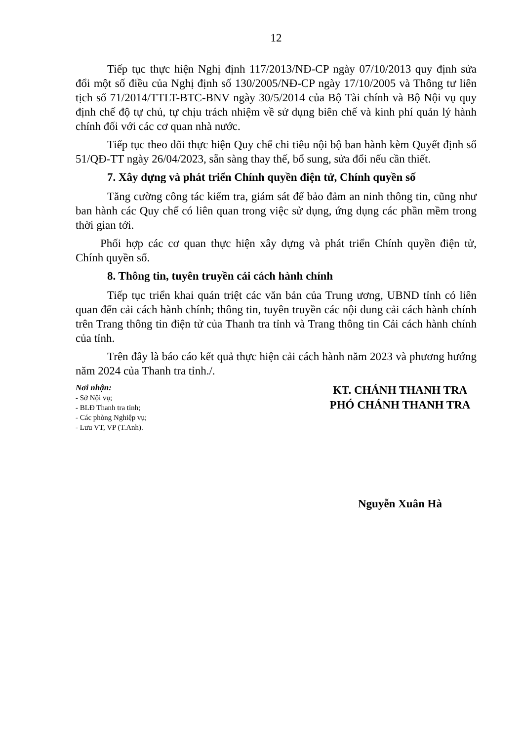12
Tiếp tục thực hiện Nghị định 117/2013/NĐ-CP ngày 07/10/2013 quy định sửa đổi một số điều của Nghị định số 130/2005/NĐ-CP ngày 17/10/2005 và Thông tư liên tịch số 71/2014/TTLT-BTC-BNV ngày 30/5/2014 của Bộ Tài chính và Bộ Nội vụ quy định chế độ tự chủ, tự chịu trách nhiệm về sử dụng biên chế và kinh phí quản lý hành chính đối với các cơ quan nhà nước.
Tiếp tục theo dõi thực hiện Quy chế chi tiêu nội bộ ban hành kèm Quyết định số 51/QĐ-TT ngày 26/04/2023, sẵn sàng thay thế, bổ sung, sửa đổi nếu cần thiết.
7. Xây dựng và phát triển Chính quyền điện tử, Chính quyền số
Tăng cường công tác kiểm tra, giám sát để bảo đảm an ninh thông tin, cũng như ban hành các Quy chế có liên quan trong việc sử dụng, ứng dụng các phần mềm trong thời gian tới.
Phối hợp các cơ quan thực hiện xây dựng và phát triển Chính quyền điện tử, Chính quyền số.
8. Thông tin, tuyên truyền cải cách hành chính
Tiếp tục triển khai quán triệt các văn bản của Trung ương, UBND tỉnh có liên quan đến cải cách hành chính; thông tin, tuyên truyền các nội dung cải cách hành chính trên Trang thông tin điện tử của Thanh tra tỉnh và Trang thông tin Cải cách hành chính của tỉnh.
Trên đây là báo cáo kết quả thực hiện cải cách hành năm 2023 và phương hướng năm 2024 của Thanh tra tỉnh./.
Nơi nhận:
- Sở Nội vụ;
- BLĐ Thanh tra tỉnh;
- Các phòng Nghiệp vụ;
- Lưu VT, VP (T.Anh).
KT. CHÁNH THANH TRA
PHÓ CHÁNH THANH TRA
Nguyễn Xuân Hà